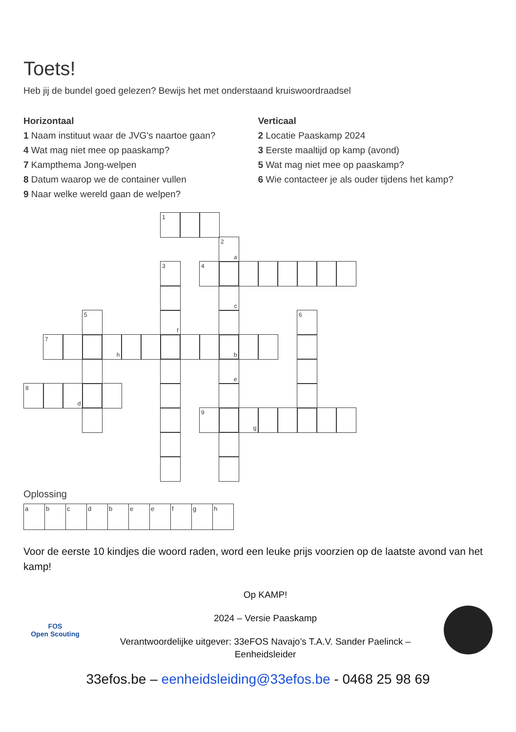Toets!
Heb jij de bundel goed gelezen? Bewijs het met onderstaand kruiswoordraadsel
Horizontaal
1 Naam instituut waar de JVG's naartoe gaan?
4 Wat mag niet mee op paaskamp?
7 Kampthema Jong-welpen
8 Datum waarop we de container vullen
9 Naar welke wereld gaan de welpen?
Verticaal
2 Locatie Paaskamp 2024
3 Eerste maaltijd op kamp (avond)
5 Wat mag niet mee op paaskamp?
6 Wie contacteer je als ouder tijdens het kamp?
1
2
a
3
4
c
5
f
6
7
h
b
e
8
d
9
g
Oplossing
| a | b | c | d | b | e | e | f | g | h |
Voor de eerste 10 kindjes die woord raden, word een leuke prijs voorzien op de laatste avond van het kamp!
FOS
Open Scouting
Op KAMP!
2024 – Versie Paaskamp
Verantwoordelijke uitgever: 33eFOS Navajo’s T.A.V. Sander Paelinck –
Eenheidsleider
33efos.be – eenheidsleiding@33efos.be - 0468 25 98 69